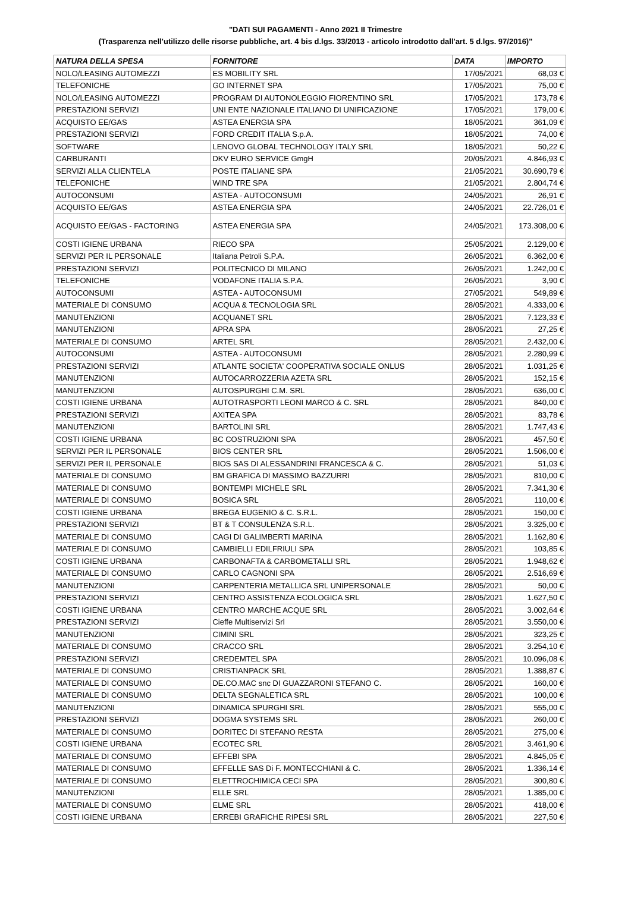"DATI SUI PAGAMENTI - Anno 2021 II Trimestre
(Trasparenza nell'utilizzo delle risorse pubbliche, art. 4 bis d.lgs. 33/2013 - articolo introdotto dall'art. 5 d.lgs. 97/2016)"
| NATURA DELLA SPESA | FORNITORE | DATA | IMPORTO |
| --- | --- | --- | --- |
| NOLO/LEASING AUTOMEZZI | ES MOBILITY SRL | 17/05/2021 | 68,03 € |
| TELEFONICHE | GO INTERNET SPA | 17/05/2021 | 75,00 € |
| NOLO/LEASING AUTOMEZZI | PROGRAM DI AUTONOLEGGIO FIORENTINO SRL | 17/05/2021 | 173,78 € |
| PRESTAZIONI SERVIZI | UNI ENTE NAZIONALE ITALIANO DI UNIFICAZIONE | 17/05/2021 | 179,00 € |
| ACQUISTO EE/GAS | ASTEA ENERGIA SPA | 18/05/2021 | 361,09 € |
| PRESTAZIONI SERVIZI | FORD CREDIT ITALIA S.p.A. | 18/05/2021 | 74,00 € |
| SOFTWARE | LENOVO GLOBAL TECHNOLOGY ITALY SRL | 18/05/2021 | 50,22 € |
| CARBURANTI | DKV EURO SERVICE GmgH | 20/05/2021 | 4.846,93 € |
| SERVIZI ALLA CLIENTELA | POSTE ITALIANE SPA | 21/05/2021 | 30.690,79 € |
| TELEFONICHE | WIND TRE SPA | 21/05/2021 | 2.804,74 € |
| AUTOCONSUMI | ASTEA - AUTOCONSUMI | 24/05/2021 | 26,91 € |
| ACQUISTO EE/GAS | ASTEA ENERGIA SPA | 24/05/2021 | 22.726,01 € |
| ACQUISTO EE/GAS - FACTORING | ASTEA ENERGIA SPA | 24/05/2021 | 173.308,00 € |
| COSTI IGIENE URBANA | RIECO SPA | 25/05/2021 | 2.129,00 € |
| SERVIZI PER IL PERSONALE | Italiana Petroli S.P.A. | 26/05/2021 | 6.362,00 € |
| PRESTAZIONI SERVIZI | POLITECNICO DI MILANO | 26/05/2021 | 1.242,00 € |
| TELEFONICHE | VODAFONE ITALIA S.P.A. | 26/05/2021 | 3,90 € |
| AUTOCONSUMI | ASTEA - AUTOCONSUMI | 27/05/2021 | 549,89 € |
| MATERIALE DI CONSUMO | ACQUA & TECNOLOGIA SRL | 28/05/2021 | 4.333,00 € |
| MANUTENZIONI | ACQUANET SRL | 28/05/2021 | 7.123,33 € |
| MANUTENZIONI | APRA SPA | 28/05/2021 | 27,25 € |
| MATERIALE DI CONSUMO | ARTEL SRL | 28/05/2021 | 2.432,00 € |
| AUTOCONSUMI | ASTEA - AUTOCONSUMI | 28/05/2021 | 2.280,99 € |
| PRESTAZIONI SERVIZI | ATLANTE SOCIETA' COOPERATIVA SOCIALE ONLUS | 28/05/2021 | 1.031,25 € |
| MANUTENZIONI | AUTOCARROZZERIA AZETA SRL | 28/05/2021 | 152,15 € |
| MANUTENZIONI | AUTOSPURGHI C.M. SRL | 28/05/2021 | 636,00 € |
| COSTI IGIENE URBANA | AUTOTRASPORTI LEONI MARCO & C. SRL | 28/05/2021 | 840,00 € |
| PRESTAZIONI SERVIZI | AXITEA SPA | 28/05/2021 | 83,78 € |
| MANUTENZIONI | BARTOLINI SRL | 28/05/2021 | 1.747,43 € |
| COSTI IGIENE URBANA | BC COSTRUZIONI SPA | 28/05/2021 | 457,50 € |
| SERVIZI PER IL PERSONALE | BIOS CENTER SRL | 28/05/2021 | 1.506,00 € |
| SERVIZI PER IL PERSONALE | BIOS SAS DI ALESSANDRINI FRANCESCA & C. | 28/05/2021 | 51,03 € |
| MATERIALE DI CONSUMO | BM GRAFICA DI MASSIMO BAZZURRI | 28/05/2021 | 810,00 € |
| MATERIALE DI CONSUMO | BONTEMPI MICHELE SRL | 28/05/2021 | 7.341,30 € |
| MATERIALE DI CONSUMO | BOSICA SRL | 28/05/2021 | 110,00 € |
| COSTI IGIENE URBANA | BREGA EUGENIO & C. S.R.L. | 28/05/2021 | 150,00 € |
| PRESTAZIONI SERVIZI | BT & T CONSULENZA S.R.L. | 28/05/2021 | 3.325,00 € |
| MATERIALE DI CONSUMO | CAGI DI GALIMBERTI MARINA | 28/05/2021 | 1.162,80 € |
| MATERIALE DI CONSUMO | CAMBIELLI EDILFRIULI SPA | 28/05/2021 | 103,85 € |
| COSTI IGIENE URBANA | CARBONAFTA & CARBOMETALLI SRL | 28/05/2021 | 1.948,62 € |
| MATERIALE DI CONSUMO | CARLO CAGNONI SPA | 28/05/2021 | 2.516,69 € |
| MANUTENZIONI | CARPENTERIA METALLICA SRL UNIPERSONALE | 28/05/2021 | 50,00 € |
| PRESTAZIONI SERVIZI | CENTRO ASSISTENZA ECOLOGICA SRL | 28/05/2021 | 1.627,50 € |
| COSTI IGIENE URBANA | CENTRO MARCHE ACQUE SRL | 28/05/2021 | 3.002,64 € |
| PRESTAZIONI SERVIZI | Cieffe Multiservizi Srl | 28/05/2021 | 3.550,00 € |
| MANUTENZIONI | CIMINI SRL | 28/05/2021 | 323,25 € |
| MATERIALE DI CONSUMO | CRACCO SRL | 28/05/2021 | 3.254,10 € |
| PRESTAZIONI SERVIZI | CREDEMTEL SPA | 28/05/2021 | 10.096,08 € |
| MATERIALE DI CONSUMO | CRISTIANPACK SRL | 28/05/2021 | 1.388,87 € |
| MATERIALE DI CONSUMO | DE.CO.MAC snc DI GUAZZARONI STEFANO C. | 28/05/2021 | 160,00 € |
| MATERIALE DI CONSUMO | DELTA SEGNALETICA SRL | 28/05/2021 | 100,00 € |
| MANUTENZIONI | DINAMICA SPURGHI SRL | 28/05/2021 | 555,00 € |
| PRESTAZIONI SERVIZI | DOGMA SYSTEMS SRL | 28/05/2021 | 260,00 € |
| MATERIALE DI CONSUMO | DORITEC DI STEFANO RESTA | 28/05/2021 | 275,00 € |
| COSTI IGIENE URBANA | ECOTEC SRL | 28/05/2021 | 3.461,90 € |
| MATERIALE DI CONSUMO | EFFEBI SPA | 28/05/2021 | 4.845,05 € |
| MATERIALE DI CONSUMO | EFFELLE SAS Di F. MONTECCHIANI & C. | 28/05/2021 | 1.336,14 € |
| MATERIALE DI CONSUMO | ELETTROCHIMICA CECI SPA | 28/05/2021 | 300,80 € |
| MANUTENZIONI | ELLE SRL | 28/05/2021 | 1.385,00 € |
| MATERIALE DI CONSUMO | ELME SRL | 28/05/2021 | 418,00 € |
| COSTI IGIENE URBANA | ERREBI GRAFICHE RIPESI SRL | 28/05/2021 | 227,50 € |